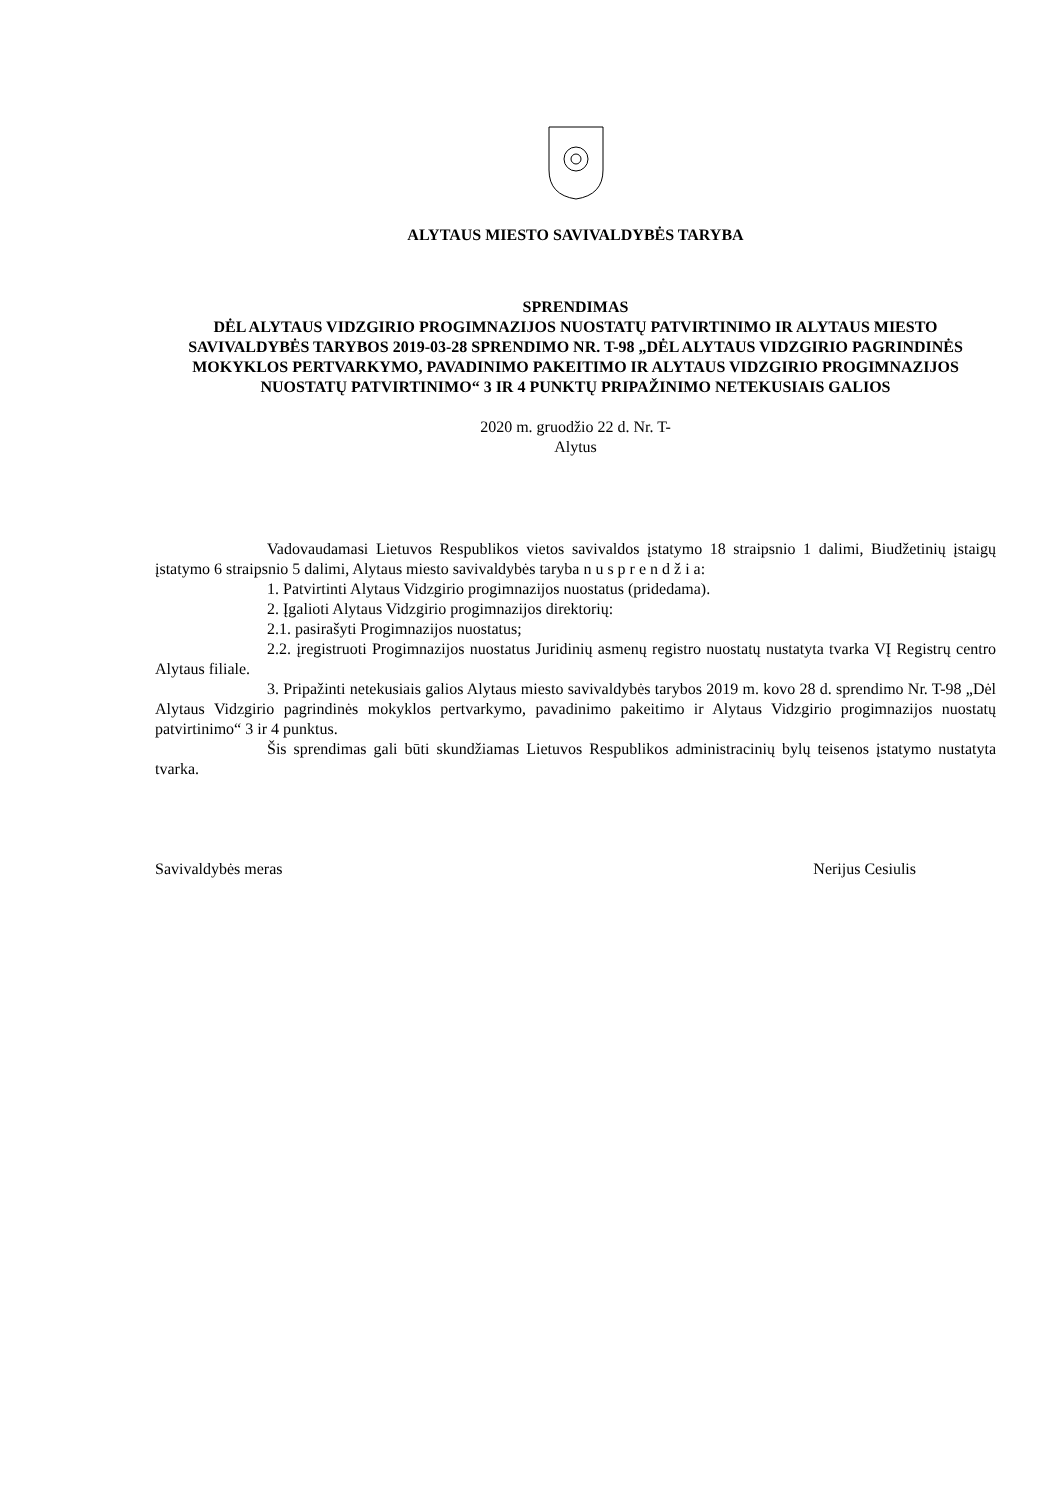ALYTAUS MIESTO SAVIVALDYBĖS TARYBA
SPRENDIMAS
DĖL ALYTAUS VIDZGIRIO PROGIMNAZIJOS NUOSTATŲ PATVIRTINIMO IR ALYTAUS MIESTO SAVIVALDYBĖS TARYBOS 2019-03-28 SPRENDIMO NR. T-98 „DĖL ALYTAUS VIDZGIRIO PAGRINDINĖS MOKYKLOS PERTVARKYMO, PAVADINIMO PAKEITIMO IR ALYTAUS VIDZGIRIO PROGIMNAZIJOS NUOSTATŲ PATVIRTINIMO“ 3 IR 4 PUNKTŲ PRIPAŽINIMO NETEKUSIAIS GALIOS
2020 m. gruodžio 22 d. Nr. T-
Alytus
Vadovaudamasi Lietuvos Respublikos vietos savivaldos įstatymo 18 straipsnio 1 dalimi, Biudžetinių įstaigų įstatymo 6 straipsnio 5 dalimi, Alytaus miesto savivaldybės taryba n u s p r e n d ž i a:
1. Patvirtinti Alytaus Vidzgirio progimnazijos nuostatus (pridedama).
2. Įgalioti Alytaus Vidzgirio progimnazijos direktorių:
2.1. pasirašyti Progimnazijos nuostatus;
2.2. įregistruoti Progimnazijos nuostatus Juridinių asmenų registro nuostatų nustatyta tvarka VĮ Registrų centro Alytaus filiale.
3. Pripažinti netekusiais galios Alytaus miesto savivaldybės tarybos 2019 m. kovo 28 d. sprendimo Nr. T-98 „Dėl Alytaus Vidzgirio pagrindinės mokyklos pertvarkymo, pavadinimo pakeitimo ir Alytaus Vidzgirio progimnazijos nuostatų patvirtinimo“ 3 ir 4 punktus.
Šis sprendimas gali būti skundžiamas Lietuvos Respublikos administracinių bylų teisenos įstatymo nustatyta tvarka.
Savivaldybės meras Nerijus Cesiulis